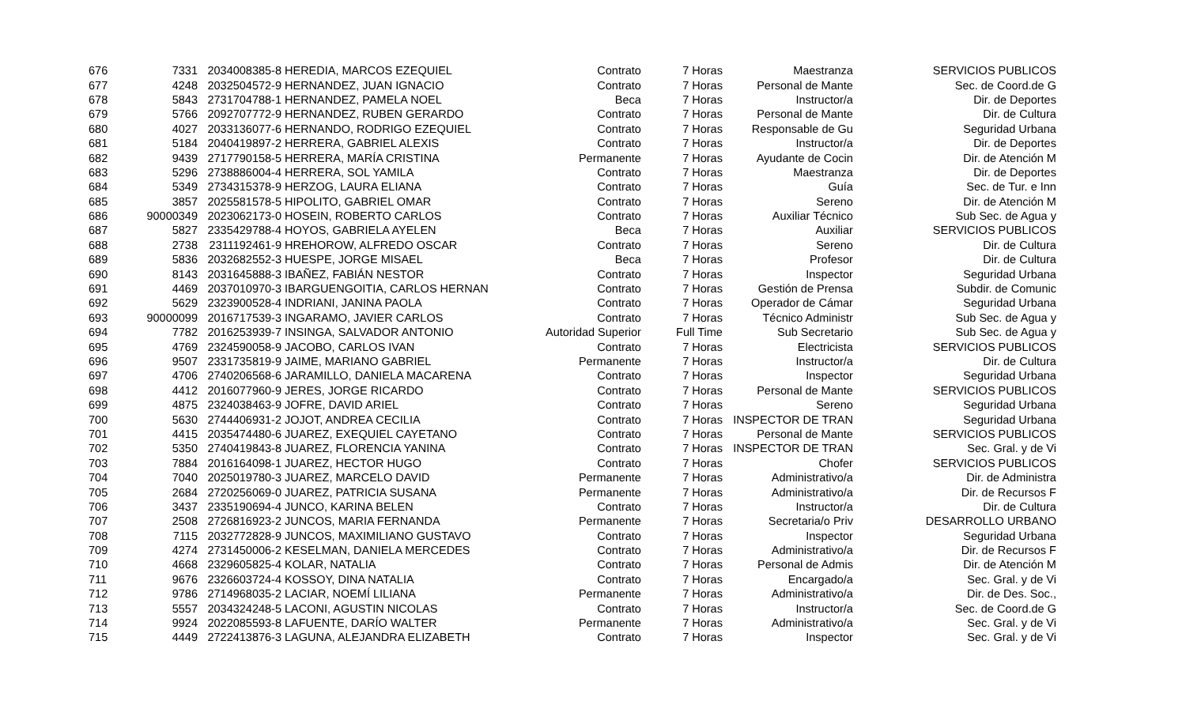| 676 | 7331 | 2034008385-8 | HEREDIA, MARCOS EZEQUIEL | Contrato | 7 Horas | Maestranza | SERVICIOS PUBLICOS |
| 677 | 4248 | 2032504572-9 | HERNANDEZ, JUAN IGNACIO | Contrato | 7 Horas | Personal de Mante | Sec. de Coord.de G |
| 678 | 5843 | 2731704788-1 | HERNANDEZ, PAMELA NOEL | Beca | 7 Horas | Instructor/a | Dir. de Deportes |
| 679 | 5766 | 2092707772-9 | HERNANDEZ, RUBEN GERARDO | Contrato | 7 Horas | Personal de Mante | Dir. de Cultura |
| 680 | 4027 | 2033136077-6 | HERNANDO, RODRIGO EZEQUIEL | Contrato | 7 Horas | Responsable de Gu | Seguridad Urbana |
| 681 | 5184 | 2040419897-2 | HERRERA, GABRIEL ALEXIS | Contrato | 7 Horas | Instructor/a | Dir. de Deportes |
| 682 | 9439 | 2717790158-5 | HERRERA, MARÍA CRISTINA | Permanente | 7 Horas | Ayudante de Cocin | Dir. de Atención M |
| 683 | 5296 | 2738886004-4 | HERRERA, SOL YAMILA | Contrato | 7 Horas | Maestranza | Dir. de Deportes |
| 684 | 5349 | 2734315378-9 | HERZOG, LAURA ELIANA | Contrato | 7 Horas | Guía | Sec. de Tur. e Inn |
| 685 | 3857 | 2025581578-5 | HIPOLITO, GABRIEL OMAR | Contrato | 7 Horas | Sereno | Dir. de Atención M |
| 686 | 90000349 | 2023062173-0 | HOSEIN, ROBERTO CARLOS | Contrato | 7 Horas | Auxiliar Técnico | Sub Sec. de Agua y |
| 687 | 5827 | 2335429788-4 | HOYOS, GABRIELA AYELEN | Beca | 7 Horas | Auxiliar | SERVICIOS PUBLICOS |
| 688 | 2738 | 2311192461-9 | HREHOROW, ALFREDO OSCAR | Contrato | 7 Horas | Sereno | Dir. de Cultura |
| 689 | 5836 | 2032682552-3 | HUESPE, JORGE MISAEL | Beca | 7 Horas | Profesor | Dir. de Cultura |
| 690 | 8143 | 2031645888-3 | IBAÑEZ, FABIÁN NESTOR | Contrato | 7 Horas | Inspector | Seguridad Urbana |
| 691 | 4469 | 2037010970-3 | IBARGUENGOITIA, CARLOS HERNAN | Contrato | 7 Horas | Gestión de Prensa | Subdir. de Comunic |
| 692 | 5629 | 2323900528-4 | INDRIANI, JANINA PAOLA | Contrato | 7 Horas | Operador de Cámar | Seguridad Urbana |
| 693 | 90000099 | 2016717539-3 | INGARAMO, JAVIER CARLOS | Contrato | 7 Horas | Técnico Administr | Sub Sec. de Agua y |
| 694 | 7782 | 2016253939-7 | INSINGA, SALVADOR ANTONIO | Autoridad Superior | Full Time | Sub Secretario | Sub Sec. de Agua y |
| 695 | 4769 | 2324590058-9 | JACOBO, CARLOS IVAN | Contrato | 7 Horas | Electricista | SERVICIOS PUBLICOS |
| 696 | 9507 | 2331735819-9 | JAIME, MARIANO GABRIEL | Permanente | 7 Horas | Instructor/a | Dir. de Cultura |
| 697 | 4706 | 2740206568-6 | JARAMILLO, DANIELA MACARENA | Contrato | 7 Horas | Inspector | Seguridad Urbana |
| 698 | 4412 | 2016077960-9 | JERES, JORGE RICARDO | Contrato | 7 Horas | Personal de Mante | SERVICIOS PUBLICOS |
| 699 | 4875 | 2324038463-9 | JOFRE, DAVID ARIEL | Contrato | 7 Horas | Sereno | Seguridad Urbana |
| 700 | 5630 | 2744406931-2 | JOJOT, ANDREA CECILIA | Contrato | 7 Horas | INSPECTOR DE TRAN | Seguridad Urbana |
| 701 | 4415 | 2035474480-6 | JUAREZ, EXEQUIEL CAYETANO | Contrato | 7 Horas | Personal de Mante | SERVICIOS PUBLICOS |
| 702 | 5350 | 2740419843-8 | JUAREZ, FLORENCIA YANINA | Contrato | 7 Horas | INSPECTOR DE TRAN | Sec. Gral. y de Vi |
| 703 | 7884 | 2016164098-1 | JUAREZ, HECTOR HUGO | Contrato | 7 Horas | Chofer | SERVICIOS PUBLICOS |
| 704 | 7040 | 2025019780-3 | JUAREZ, MARCELO DAVID | Permanente | 7 Horas | Administrativo/a | Dir. de Administra |
| 705 | 2684 | 2720256069-0 | JUAREZ, PATRICIA SUSANA | Permanente | 7 Horas | Administrativo/a | Dir. de Recursos F |
| 706 | 3437 | 2335190694-4 | JUNCO, KARINA BELEN | Contrato | 7 Horas | Instructor/a | Dir. de Cultura |
| 707 | 2508 | 2726816923-2 | JUNCOS, MARIA FERNANDA | Permanente | 7 Horas | Secretaria/o Priv | DESARROLLO URBANO |
| 708 | 7115 | 2032772828-9 | JUNCOS, MAXIMILIANO GUSTAVO | Contrato | 7 Horas | Inspector | Seguridad Urbana |
| 709 | 4274 | 2731450006-2 | KESELMAN, DANIELA MERCEDES | Contrato | 7 Horas | Administrativo/a | Dir. de Recursos F |
| 710 | 4668 | 2329605825-4 | KOLAR, NATALIA | Contrato | 7 Horas | Personal de Admis | Dir. de Atención M |
| 711 | 9676 | 2326603724-4 | KOSSOY, DINA NATALIA | Contrato | 7 Horas | Encargado/a | Sec. Gral. y de Vi |
| 712 | 9786 | 2714968035-2 | LACIAR, NOEMÍ LILIANA | Permanente | 7 Horas | Administrativo/a | Dir. de Des. Soc., |
| 713 | 5557 | 2034324248-5 | LACONI, AGUSTIN NICOLAS | Contrato | 7 Horas | Instructor/a | Sec. de Coord.de G |
| 714 | 9924 | 2022085593-8 | LAFUENTE, DARÍO WALTER | Permanente | 7 Horas | Administrativo/a | Sec. Gral. y de Vi |
| 715 | 4449 | 2722413876-3 | LAGUNA, ALEJANDRA ELIZABETH | Contrato | 7 Horas | Inspector | Sec. Gral. y de Vi |